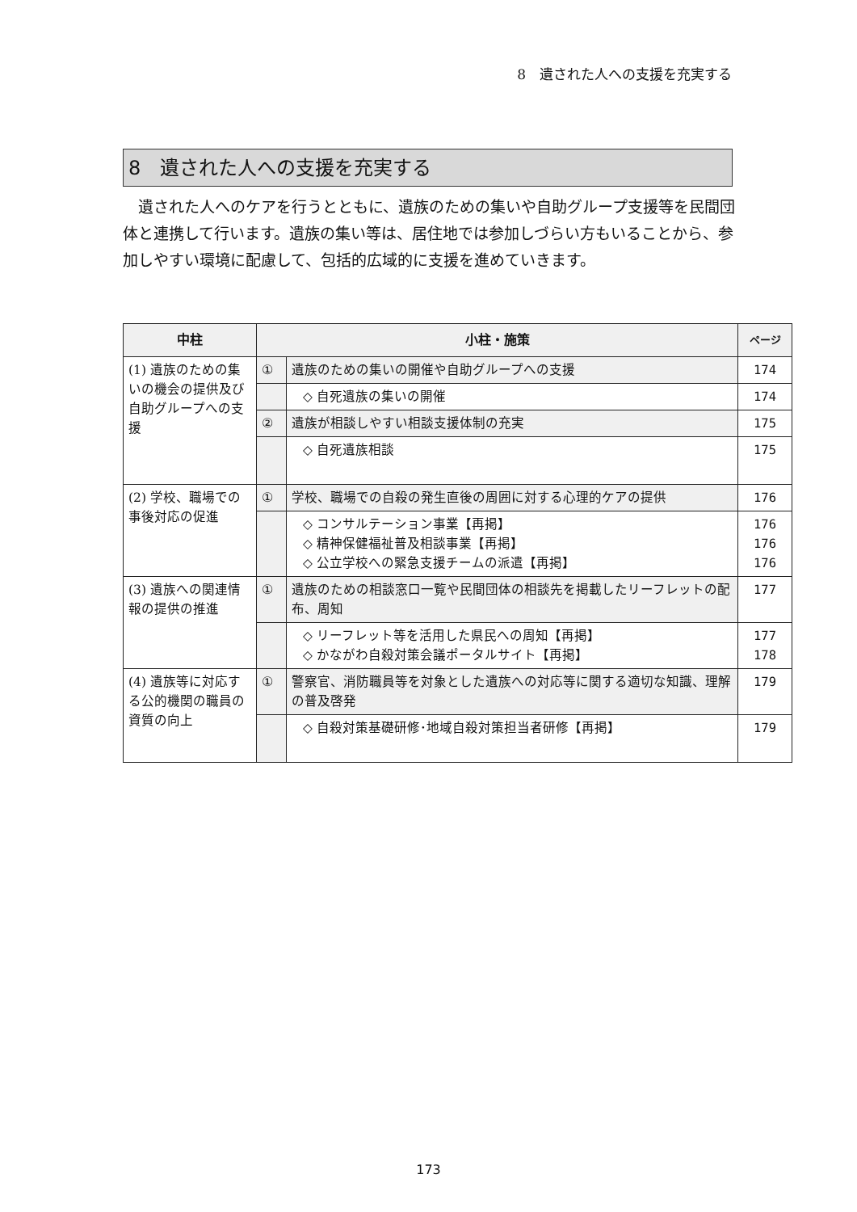8　遺された人への支援を充実する
8　遺された人への支援を充実する
遺された人へのケアを行うとともに、遺族のための集いや自助グループ支援等を民間団体と連携して行います。遺族の集い等は、居住地では参加しづらい方もいることから、参加しやすい環境に配慮して、包括的広域的に支援を進めていきます。
| 中柱 | 小柱・施策 | | ページ |
| --- | --- | --- | --- |
| (1) 遺族のための集いの機会の提供及び自助グループへの支援 | ① | 遺族のための集いの開催や自助グループへの支援 | 174 |
| | | ◇ 自死遺族の集いの開催 | 174 |
| | ② | 遺族が相談しやすい相談支援体制の充実 | 175 |
| | | ◇ 自死遺族相談 | 175 |
| (2) 学校、職場での事後対応の促進 | ① | 学校、職場での自殺の発生直後の周囲に対する心理的ケアの提供 | 176 |
| | | ◇ コンサルテーション事業【再掲】 ◇ 精神保健福祉普及相談事業【再掲】 ◇ 公立学校への緊急支援チームの派遣【再掲】 | 176 176 176 |
| (3) 遺族への関連情報の提供の推進 | ① | 遺族のための相談窓口一覧や民間団体の相談先を掲載したリーフレットの配布、周知 | 177 |
| | | ◇ リーフレット等を活用した県民への周知【再掲】 ◇ かながわ自殺対策会議ポータルサイト【再掲】 | 177 178 |
| (4) 遺族等に対応する公的機関の職員の資質の向上 | ① | 警察官、消防職員等を対象とした遺族への対応等に関する適切な知識、理解の普及啓発 | 179 |
| | | ◇ 自殺対策基礎研修･地域自殺対策担当者研修【再掲】 | 179 |
173